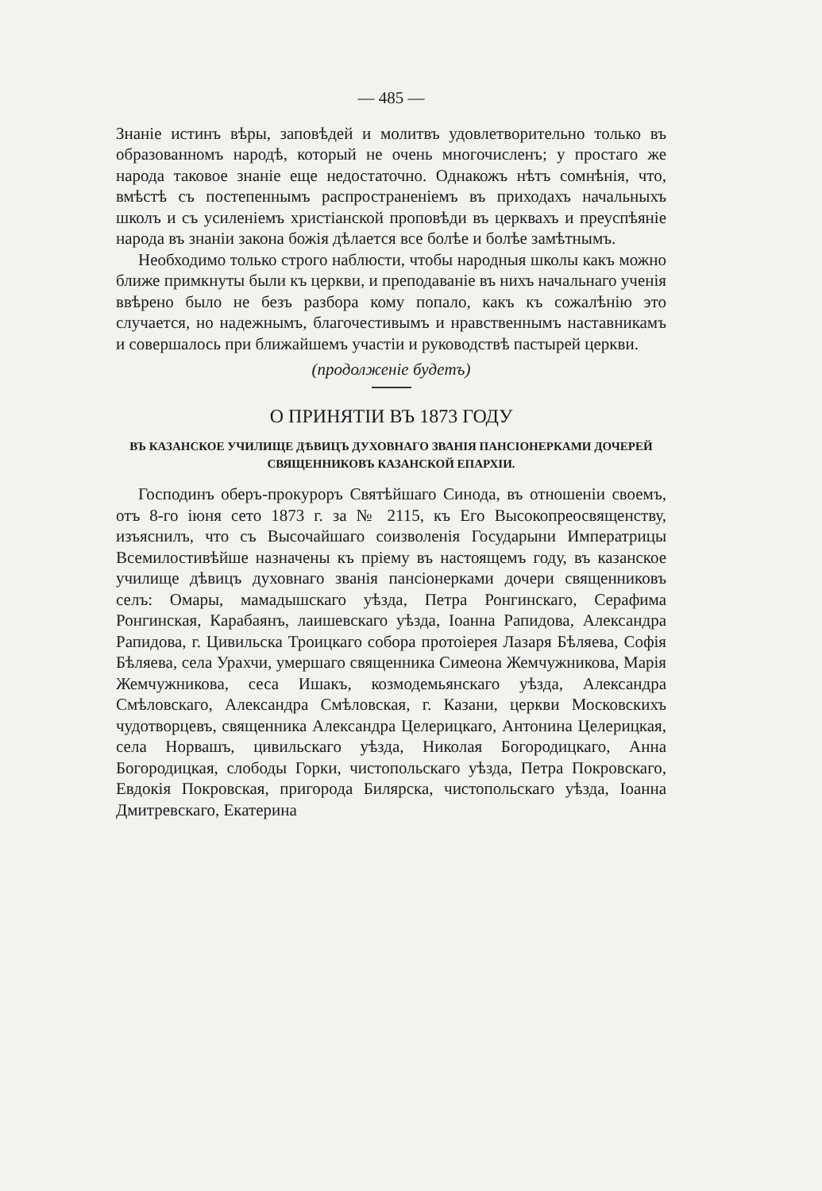— 485 —
Знаніе истинъ вѣры, заповѣдей и молитвъ удовлетворительно только въ образованномъ народѣ, который не очень многочисленъ; у простаго же народа таковое знаніе еще недостаточно. Однакожъ нѣтъ сомнѣнія, что, вмѣстѣ съ постепеннымъ распространеніемъ въ приходахъ начальныхъ школъ и съ усиленіемъ христіанской проповѣди въ церквахъ и преуспѣяніе народа въ знаніи закона божія дѣлается все болѣе и болѣе замѣтнымъ.
Необходимо только строго наблюсти, чтобы народныя школы какъ можно ближе примкнуты были къ церкви, и преподаваніе въ нихъ начальнаго ученія ввѣрено было не безъ разбора кому попало, какъ къ сожалѣнію это случается, но надежнымъ, благочестивымъ и нравственнымъ наставникамъ и совершалось при ближайшемъ участіи и руководствѣ пастырей церкви.
(продолженіе будетъ)
О ПРИНЯТІИ ВЪ 1873 ГОДУ
ВЪ КАЗАНСКОЕ УЧИЛИЩЕ ДѢВИЦЪ ДУХОВНАГО ЗВАНІЯ ПАНСІОНЕРКАМИ ДОЧЕРЕЙ СВЯЩЕННИКОВЪ КАЗАНСКОЙ ЕПАРХІИ.
Господинъ оберъ-прокуроръ Святѣйшаго Синода, въ отношеніи своемъ, отъ 8-го іюня сето 1873 г. за № 2115, къ Его Высокопреосвященству, изъяснилъ, что съ Высочайшаго соизволенія Государыни Императрицы Всемилостивѣйше назначены къ пріему въ настоящемъ году, въ казанское училище дѣвицъ духовнаго званія пансіонерками дочери священниковъ селъ: Омары, мамадышскаго уѣзда, Петра Ронгинскаго, Серафима Ронгинская, Карабаянъ, лаишевскаго уѣзда, Іоанна Рапидова, Александра Рапидова, г. Цивильска Троицкаго собора протоіерея Лазаря Бѣляева, Софія Бѣляева, села Урахчи, умершаго священника Симеона Жемчужникова, Марія Жемчужникова, сеса Ишакъ, козмодемьянскаго уѣзда, Александра Смѣловскаго, Александра Смѣловская, г. Казани, церкви Московскихъ чудотворцевъ, священника Александра Целерицкаго, Антонина Целерицкая, села Норвашъ, цивильскаго уѣзда, Николая Богородицкаго, Анна Богородицкая, слободы Горки, чистопольскаго уѣзда, Петра Покровскаго, Евдокія Покровская, пригорода Билярска, чистопольскаго уѣзда, Іоанна Дмитревскаго, Екатерина